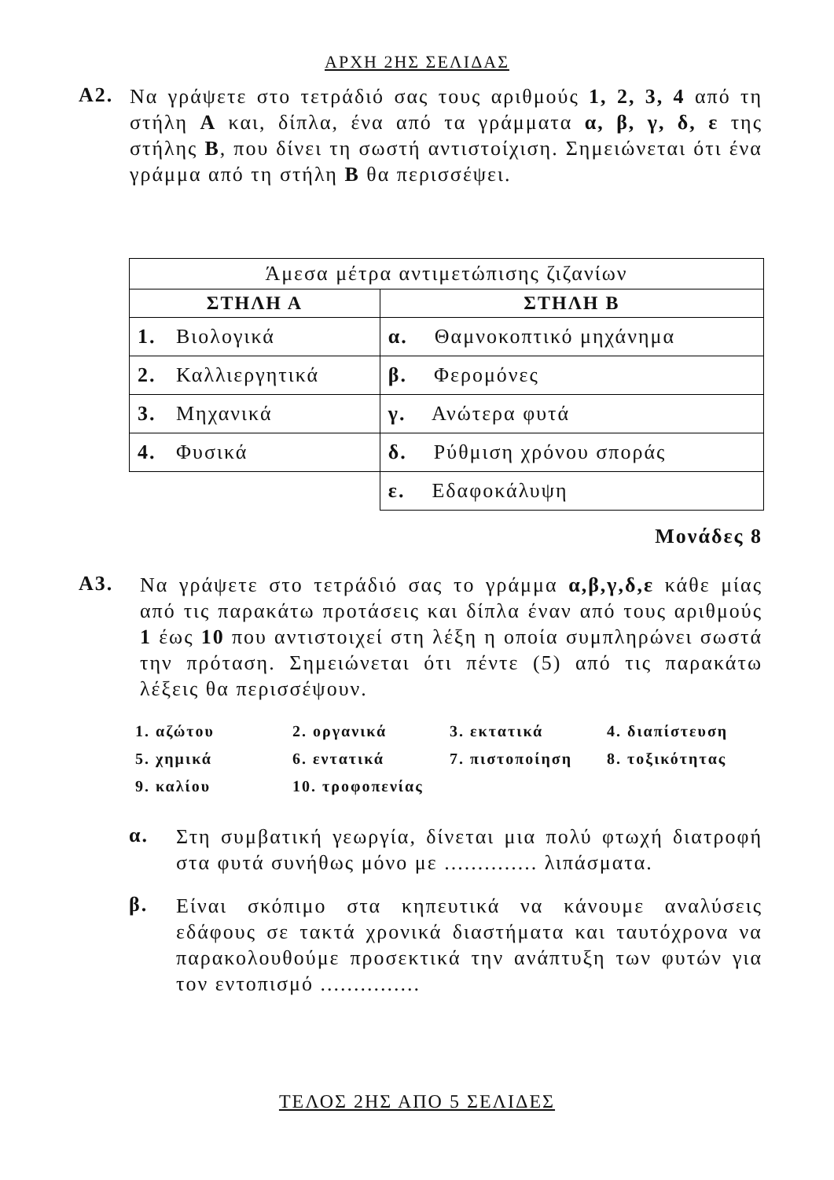ΑΡΧΗ 2ΗΣ ΣΕΛΙΔΑΣ
Α2.
Να γράψετε στο τετράδιό σας τους αριθμούς 1, 2, 3, 4 από τη στήλη Α και, δίπλα, ένα από τα γράμματα α, β, γ, δ, ε της στήλης Β, που δίνει τη σωστή αντιστοίχιση. Σημειώνεται ότι ένα γράμμα από τη στήλη Β θα περισσέψει.
| Άμεσα μέτρα αντιμετώπισης ζιζανίων | |
| ΣΤΗΛΗ Α | ΣΤΗΛΗ Β |
| 1. Βιολογικά | α. Θαμνοκοπτικό μηχάνημα |
| 2. Καλλιεργητικά | β. Φερομόνες |
| 3. Μηχανικά | γ. Ανώτερα φυτά |
| 4. Φυσικά | δ. Ρύθμιση χρόνου σποράς |
| | ε. Εδαφοκάλυψη |
Μονάδες 8
Α3.
Να γράψετε στο τετράδιό σας το γράμμα α,β,γ,δ,ε κάθε μίας από τις παρακάτω προτάσεις και δίπλα έναν από τους αριθμούς 1 έως 10 που αντιστοιχεί στη λέξη η οποία συμπληρώνει σωστά την πρόταση. Σημειώνεται ότι πέντε (5) από τις παρακάτω λέξεις θα περισσέψουν.
| 1. αζώτου | 2. οργανικά | 3. εκτατικά | 4. διαπίστευση |
| 5. χημικά | 6. εντατικά | 7. πιστοποίηση | 8. τοξικότητας |
| 9. καλίου | 10. τροφοπενίας | | |
α.
Στη συμβατική γεωργία, δίνεται μια πολύ φτωχή διατροφή στα φυτά συνήθως μόνο με .............. λιπάσματα.
β.
Είναι σκόπιμο στα κηπευτικά να κάνουμε αναλύσεις εδάφους σε τακτά χρονικά διαστήματα και ταυτόχρονα να παρακολουθούμε προσεκτικά την ανάπτυξη των φυτών για τον εντοπισμό ...............
ΤΕΛΟΣ 2ΗΣ ΑΠΟ 5 ΣΕΛΙΔΕΣ